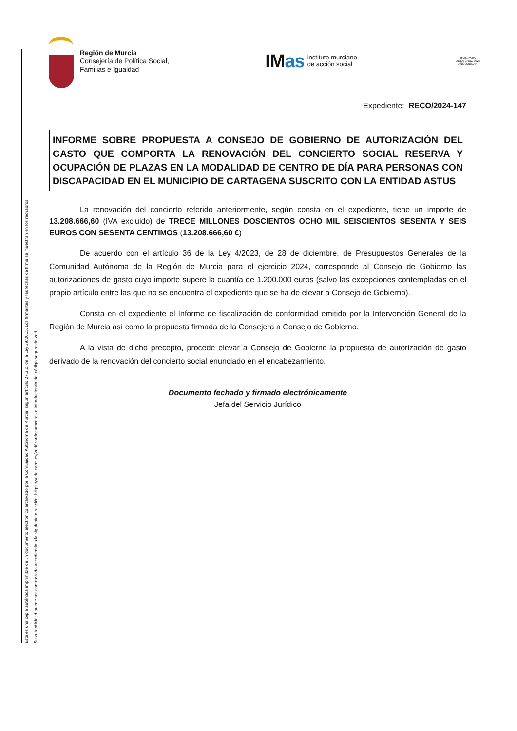Esta es una copia auténtica imprimible de un documento electrónico archivado por la Comunidad Autónoma de Murcia, según artículo 27.3.c) de la Ley 39/2015. Los firmantes y las fechas de firma se muestran en los recuadros.
Su autenticidad puede ser contrastada accediendo a la siguiente dirección: https://sede.carm.es/verificardocumentos e introduciendo del código seguro de veri
Región de Murcia
Consejería de Política Social,
Familias e Igualdad
IMas
instituto murciano
de acción social
CARAVACA
DE LA CRUZ 2024
AÑO JUBILAR
Expediente: RECO/2024-147
INFORME SOBRE PROPUESTA A CONSEJO DE GOBIERNO DE AUTORIZACIÓN DEL GASTO QUE COMPORTA LA RENOVACIÓN DEL CONCIERTO SOCIAL RESERVA Y OCUPACIÓN DE PLAZAS EN LA MODALIDAD DE CENTRO DE DÍA PARA PERSONAS CON DISCAPACIDAD EN EL MUNICIPIO DE CARTAGENA SUSCRITO CON LA ENTIDAD ASTUS
La renovación del concierto referido anteriormente, según consta en el expediente, tiene un importe de 13.208.666,60 (IVA excluido) de TRECE MILLONES DOSCIENTOS OCHO MIL SEISCIENTOS SESENTA Y SEIS EUROS CON SESENTA CENTIMOS (13.208.666,60 €)
De acuerdo con el artículo 36 de la Ley 4/2023, de 28 de diciembre, de Presupuestos Generales de la Comunidad Autónoma de la Región de Murcia para el ejercicio 2024, corresponde al Consejo de Gobierno las autorizaciones de gasto cuyo importe supere la cuantía de 1.200.000 euros (salvo las excepciones contempladas en el propio artículo entre las que no se encuentra el expediente que se ha de elevar a Consejo de Gobierno).
Consta en el expediente el Informe de fiscalización de conformidad emitido por la Intervención General de la Región de Murcia así como la propuesta firmada de la Consejera a Consejo de Gobierno.
A la vista de dicho precepto, procede elevar a Consejo de Gobierno la propuesta de autorización de gasto derivado de la renovación del concierto social enunciado en el encabezamiento.
Documento fechado y firmado electrónicamente
Jefa del Servicio Jurídico